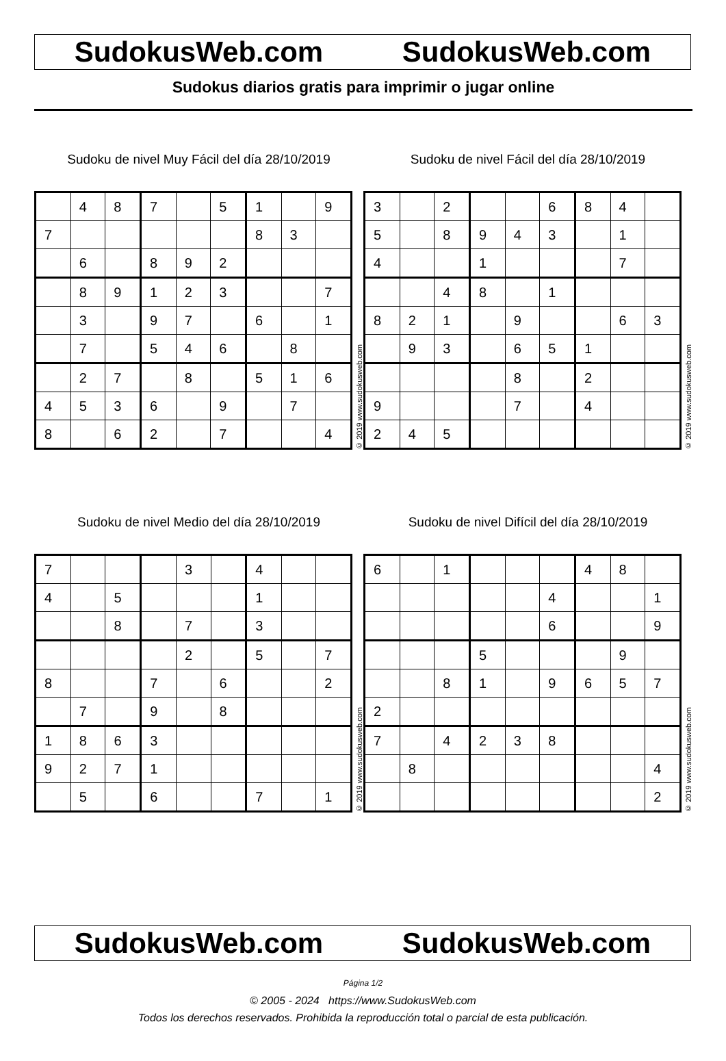SudokusWeb.com SudokusWeb.com
Sudokus diarios gratis para imprimir o jugar online
Sudoku de nivel Muy Fácil del día 28/10/2019
| | 4 | 8 | 7 | | 5 | 1 | | 9 |
| 7 | | | | | | 8 | 3 | |
| | 6 | | 8 | 9 | 2 | | | |
| | 8 | 9 | 1 | 2 | 3 | | | 7 |
| | 3 | | 9 | 7 | | 6 | | 1 |
| | 7 | | 5 | 4 | 6 | | 8 | |
| | 2 | 7 | | 8 | | 5 | 1 | 6 |
| 4 | 5 | 3 | 6 | | 9 | | 7 | |
| 8 | | 6 | 2 | | 7 | | | 4 |
© 2019 www.sudokusweb.com
Sudoku de nivel Fácil del día 28/10/2019
| 3 | | 2 | | | 6 | 8 | 4 | |
| 5 | | 8 | 9 | 4 | 3 | | 1 | |
| 4 | | | 1 | | | | 7 | |
| | | 4 | 8 | | 1 | | | |
| 8 | 2 | 1 | | 9 | | | 6 | 3 |
| | 9 | 3 | | 6 | 5 | 1 | | |
| | | | | 8 | | 2 | | |
| 9 | | | | 7 | | 4 | | |
| 2 | 4 | 5 | | | | | | |
© 2019 www.sudokusweb.com
Sudoku de nivel Medio del día 28/10/2019
| 7 | | | | 3 | | 4 | | |
| 4 | | 5 | | | | 1 | | |
| | | 8 | | 7 | | 3 | | |
| | | | | 2 | | 5 | | 7 |
| 8 | | | 7 | | 6 | | | 2 |
| | 7 | | 9 | | 8 | | | |
| 1 | 8 | 6 | 3 | | | | | |
| 9 | 2 | 7 | 1 | | | | | |
| | 5 | | 6 | | | 7 | | 1 |
© 2019 www.sudokusweb.com
Sudoku de nivel Difícil del día 28/10/2019
| 6 | | 1 | | | | 4 | 8 | |
| | | | | | 4 | | | 1 |
| | | | | | 6 | | | 9 |
| | | | 5 | | | | 9 | |
| | | 8 | 1 | | 9 | 6 | 5 | 7 |
| 2 | | | | | | | | |
| 7 | | 4 | 2 | 3 | 8 | | | |
| | 8 | | | | | | | 4 |
| | | | | | | | | 2 |
© 2019 www.sudokusweb.com
SudokusWeb.com SudokusWeb.com
Página 1/2
© 2005 - 2024 https://www.SudokusWeb.com
Todos los derechos reservados. Prohibida la reproducción total o parcial de esta publicación.